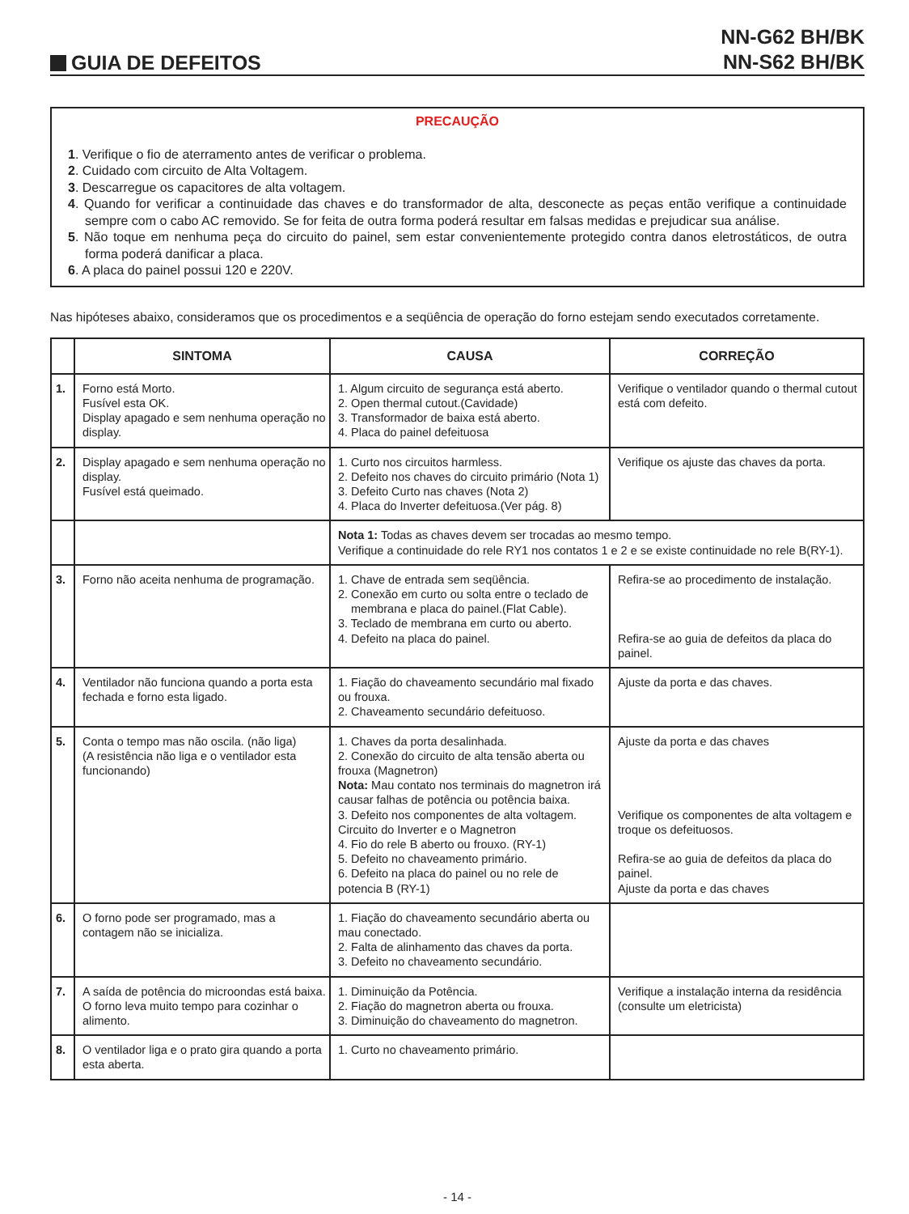GUIA DE DEFEITOS
NN-G62 BH/BK
NN-S62 BH/BK
PRECAUÇÃO
1. Verifique o fio de aterramento antes de verificar o problema.
2. Cuidado com circuito de Alta Voltagem.
3. Descarregue os capacitores de alta voltagem.
4. Quando for verificar a continuidade das chaves e do transformador de alta, desconecte as peças então verifique a continuidade sempre com o cabo AC removido. Se for feita de outra forma poderá resultar em falsas medidas e prejudicar sua análise.
5. Não toque em nenhuma peça do circuito do painel, sem estar convenientemente protegido contra danos eletrostáticos, de outra forma poderá danificar a placa.
6. A placa do painel possui 120 e 220V.
Nas hipóteses abaixo, consideramos que os procedimentos e a seqüência de operação do forno estejam sendo executados corretamente.
| | SINTOMA | CAUSA | CORREÇÃO |
| --- | --- | --- | --- |
| 1. | Forno está Morto. Fusível esta OK. Display apagado e sem nenhuma operação no display. | 1. Algum circuito de segurança está aberto. 2. Open thermal cutout.(Cavidade) 3. Transformador de baixa está aberto. 4. Placa do painel defeituosa | Verifique o ventilador quando o thermal cutout está com defeito. |
| 2. | Display apagado e sem nenhuma operação no display. Fusível está queimado. | 1. Curto nos circuitos harmless. 2. Defeito nos chaves do circuito primário (Nota 1) 3. Defeito Curto nas chaves (Nota 2) 4. Placa do Inverter defeituosa.(Ver pág. 8) | Verifique os ajuste das chaves da porta. |
| | | Nota 1: Todas as chaves devem ser trocadas ao mesmo tempo. Verifique a continuidade do rele RY1 nos contatos 1 e 2 e se existe continuidade no rele B(RY-1). | |
| 3. | Forno não aceita nenhuma de programação. | 1. Chave de entrada sem seqüência. 2. Conexão em curto ou solta entre o teclado de membrana e placa do painel.(Flat Cable). 3. Teclado de membrana em curto ou aberto. 4. Defeito na placa do painel. | Refira-se ao procedimento de instalação. Refira-se ao guia de defeitos da placa do painel. |
| 4. | Ventilador não funciona quando a porta esta fechada e forno esta ligado. | 1. Fiação do chaveamento secundário mal fixado ou frouxa. 2. Chaveamento secundário defeituoso. | Ajuste da porta e das chaves. |
| 5. | Conta o tempo mas não oscila. (não liga) (A resistência não liga e o ventilador esta funcionando) | 1. Chaves da porta desalinhada. 2. Conexão do circuito de alta tensão aberta ou frouxa (Magnetron) Nota: Mau contato nos terminais do magnetron irá causar falhas de potência ou potência baixa. 3. Defeito nos componentes de alta voltagem. Circuito do Inverter e o Magnetron 4. Fio do rele B aberto ou frouxo. (RY-1) 5. Defeito no chaveamento primário. 6. Defeito na placa do painel ou no rele de potencia B (RY-1) | Ajuste da porta e das chaves Verifique os componentes de alta voltagem e troque os defeituosos. Refira-se ao guia de defeitos da placa do painel. Ajuste da porta e das chaves |
| 6. | O forno pode ser programado, mas a contagem não se inicializa. | 1. Fiação do chaveamento secundário aberta ou mau conectado. 2. Falta de alinhamento das chaves da porta. 3. Defeito no chaveamento secundário. | |
| 7. | A saída de potência do microondas está baixa. O forno leva muito tempo para cozinhar o alimento. | 1. Diminuição da Potência. 2. Fiação do magnetron aberta ou frouxa. 3. Diminuição do chaveamento do magnetron. | Verifique a instalação interna da residência (consulte um eletricista) |
| 8. | O ventilador liga e o prato gira quando a porta esta aberta. | 1. Curto no chaveamento primário. | |
- 14 -